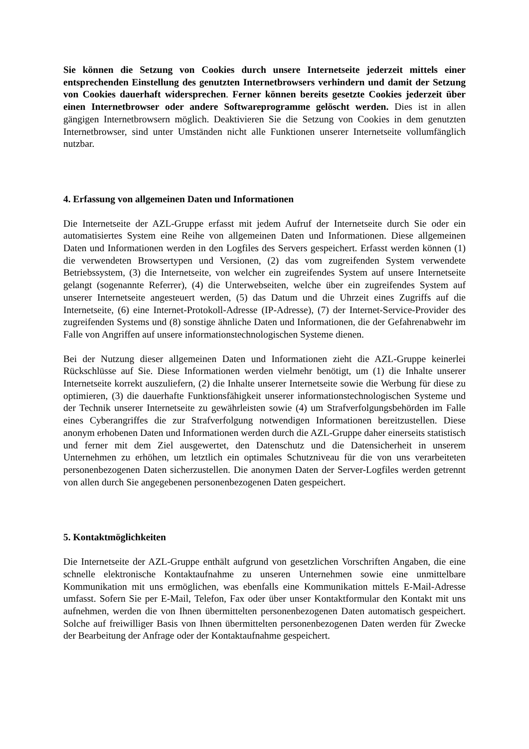Sie können die Setzung von Cookies durch unsere Internetseite jederzeit mittels einer entsprechenden Einstellung des genutzten Internetbrowsers verhindern und damit der Setzung von Cookies dauerhaft widersprechen. Ferner können bereits gesetzte Cookies jederzeit über einen Internetbrowser oder andere Softwareprogramme gelöscht werden. Dies ist in allen gängigen Internetbrowsern möglich. Deaktivieren Sie die Setzung von Cookies in dem genutzten Internetbrowser, sind unter Umständen nicht alle Funktionen unserer Internetseite vollumfänglich nutzbar.
4. Erfassung von allgemeinen Daten und Informationen
Die Internetseite der AZL-Gruppe erfasst mit jedem Aufruf der Internetseite durch Sie oder ein automatisiertes System eine Reihe von allgemeinen Daten und Informationen. Diese allgemeinen Daten und Informationen werden in den Logfiles des Servers gespeichert. Erfasst werden können (1) die verwendeten Browsertypen und Versionen, (2) das vom zugreifenden System verwendete Betriebssystem, (3) die Internetseite, von welcher ein zugreifendes System auf unsere Internetseite gelangt (sogenannte Referrer), (4) die Unterwebseiten, welche über ein zugreifendes System auf unserer Internetseite angesteuert werden, (5) das Datum und die Uhrzeit eines Zugriffs auf die Internetseite, (6) eine Internet-Protokoll-Adresse (IP-Adresse), (7) der Internet-Service-Provider des zugreifenden Systems und (8) sonstige ähnliche Daten und Informationen, die der Gefahrenabwehr im Falle von Angriffen auf unsere informationstechnologischen Systeme dienen.
Bei der Nutzung dieser allgemeinen Daten und Informationen zieht die AZL-Gruppe keinerlei Rückschlüsse auf Sie. Diese Informationen werden vielmehr benötigt, um (1) die Inhalte unserer Internetseite korrekt auszuliefern, (2) die Inhalte unserer Internetseite sowie die Werbung für diese zu optimieren, (3) die dauerhafte Funktionsfähigkeit unserer informationstechnologischen Systeme und der Technik unserer Internetseite zu gewährleisten sowie (4) um Strafverfolgungsbehörden im Falle eines Cyberangriffes die zur Strafverfolgung notwendigen Informationen bereitzustellen. Diese anonym erhobenen Daten und Informationen werden durch die AZL-Gruppe daher einerseits statistisch und ferner mit dem Ziel ausgewertet, den Datenschutz und die Datensicherheit in unserem Unternehmen zu erhöhen, um letztlich ein optimales Schutzniveau für die von uns verarbeiteten personenbezogenen Daten sicherzustellen. Die anonymen Daten der Server-Logfiles werden getrennt von allen durch Sie angegebenen personenbezogenen Daten gespeichert.
5. Kontaktmöglichkeiten
Die Internetseite der AZL-Gruppe enthält aufgrund von gesetzlichen Vorschriften Angaben, die eine schnelle elektronische Kontaktaufnahme zu unseren Unternehmen sowie eine unmittelbare Kommunikation mit uns ermöglichen, was ebenfalls eine Kommunikation mittels E-Mail-Adresse umfasst. Sofern Sie per E-Mail, Telefon, Fax oder über unser Kontaktformular den Kontakt mit uns aufnehmen, werden die von Ihnen übermittelten personenbezogenen Daten automatisch gespeichert. Solche auf freiwilliger Basis von Ihnen übermittelten personenbezogenen Daten werden für Zwecke der Bearbeitung der Anfrage oder der Kontaktaufnahme gespeichert.